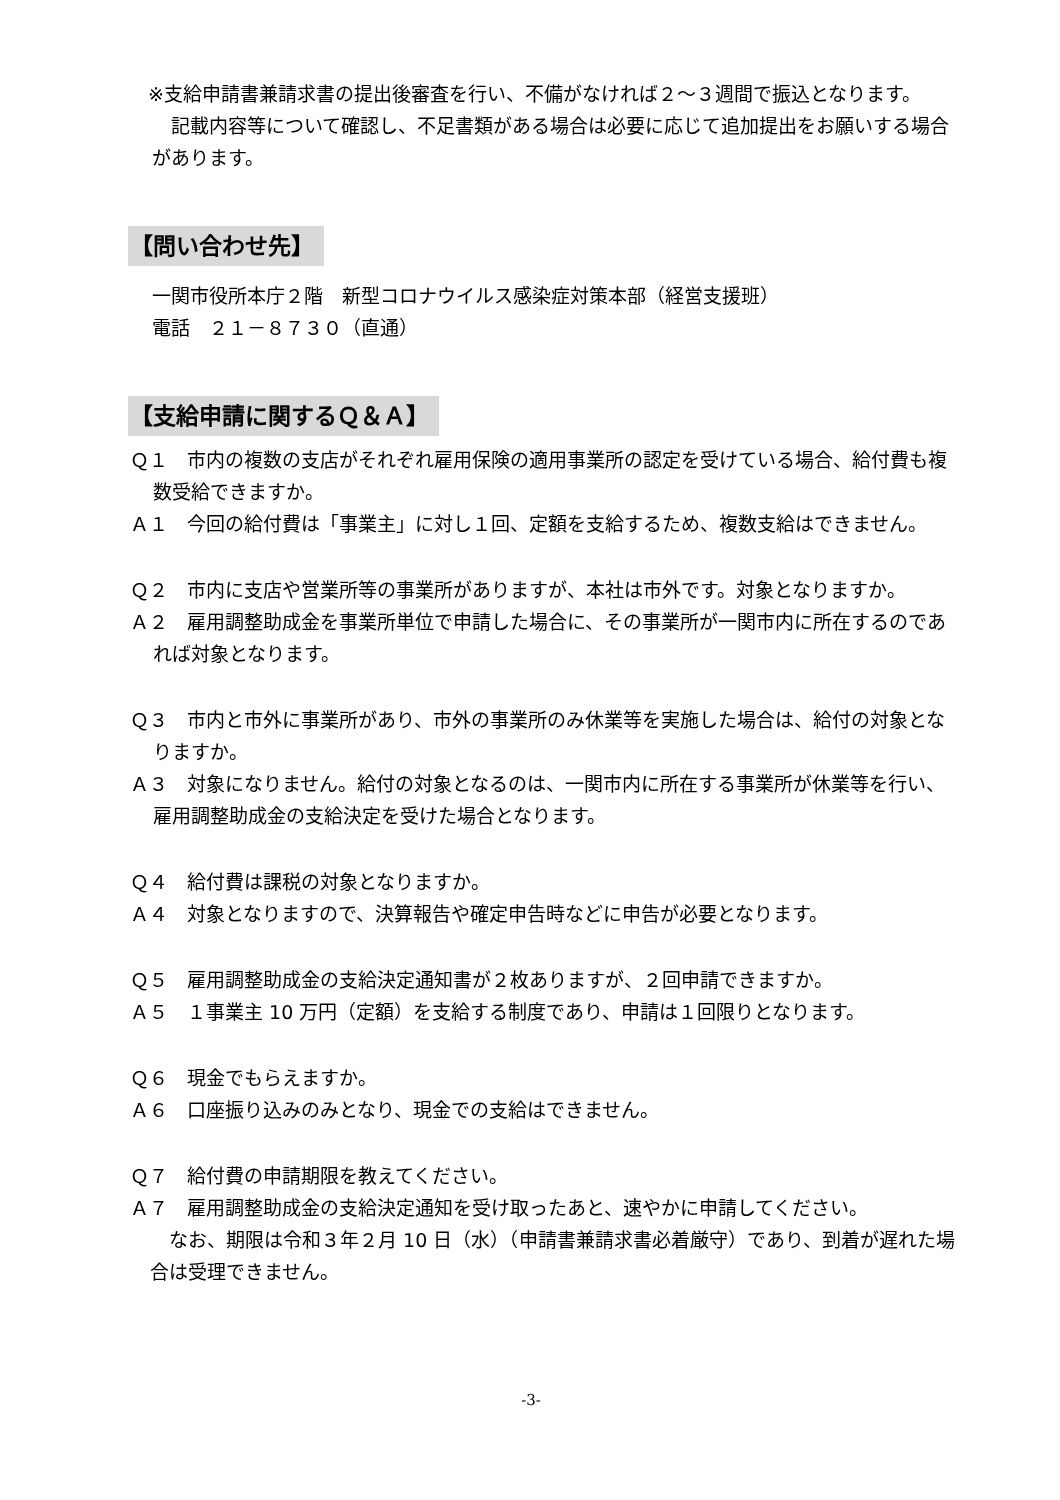※支給申請書兼請求書の提出後審査を行い、不備がなければ２～３週間で振込となります。
　記載内容等について確認し、不足書類がある場合は必要に応じて追加提出をお願いする場合があります。
【問い合わせ先】
一関市役所本庁２階　新型コロナウイルス感染症対策本部（経営支援班）
電話　２１－８７３０（直通）
【支給申請に関するＱ＆Ａ】
Ｑ１　市内の複数の支店がそれぞれ雇用保険の適用事業所の認定を受けている場合、給付費も複数受給できますか。
Ａ１　今回の給付費は「事業主」に対し１回、定額を支給するため、複数支給はできません。
Ｑ２　市内に支店や営業所等の事業所がありますが、本社は市外です。対象となりますか。
Ａ２　雇用調整助成金を事業所単位で申請した場合に、その事業所が一関市内に所在するのであれば対象となります。
Ｑ３　市内と市外に事業所があり、市外の事業所のみ休業等を実施した場合は、給付の対象となりますか。
Ａ３　対象になりません。給付の対象となるのは、一関市内に所在する事業所が休業等を行い、雇用調整助成金の支給決定を受けた場合となります。
Ｑ４　給付費は課税の対象となりますか。
Ａ４　対象となりますので、決算報告や確定申告時などに申告が必要となります。
Ｑ５　雇用調整助成金の支給決定通知書が２枚ありますが、２回申請できますか。
Ａ５　１事業主 10 万円（定額）を支給する制度であり、申請は１回限りとなります。
Ｑ６　現金でもらえますか。
Ａ６　口座振り込みのみとなり、現金での支給はできません。
Ｑ７　給付費の申請期限を教えてください。
Ａ７　雇用調整助成金の支給決定通知を受け取ったあと、速やかに申請してください。
　なお、期限は令和３年２月 10 日（水）（申請書兼請求書必着厳守）であり、到着が遅れた場合は受理できません。
-3-